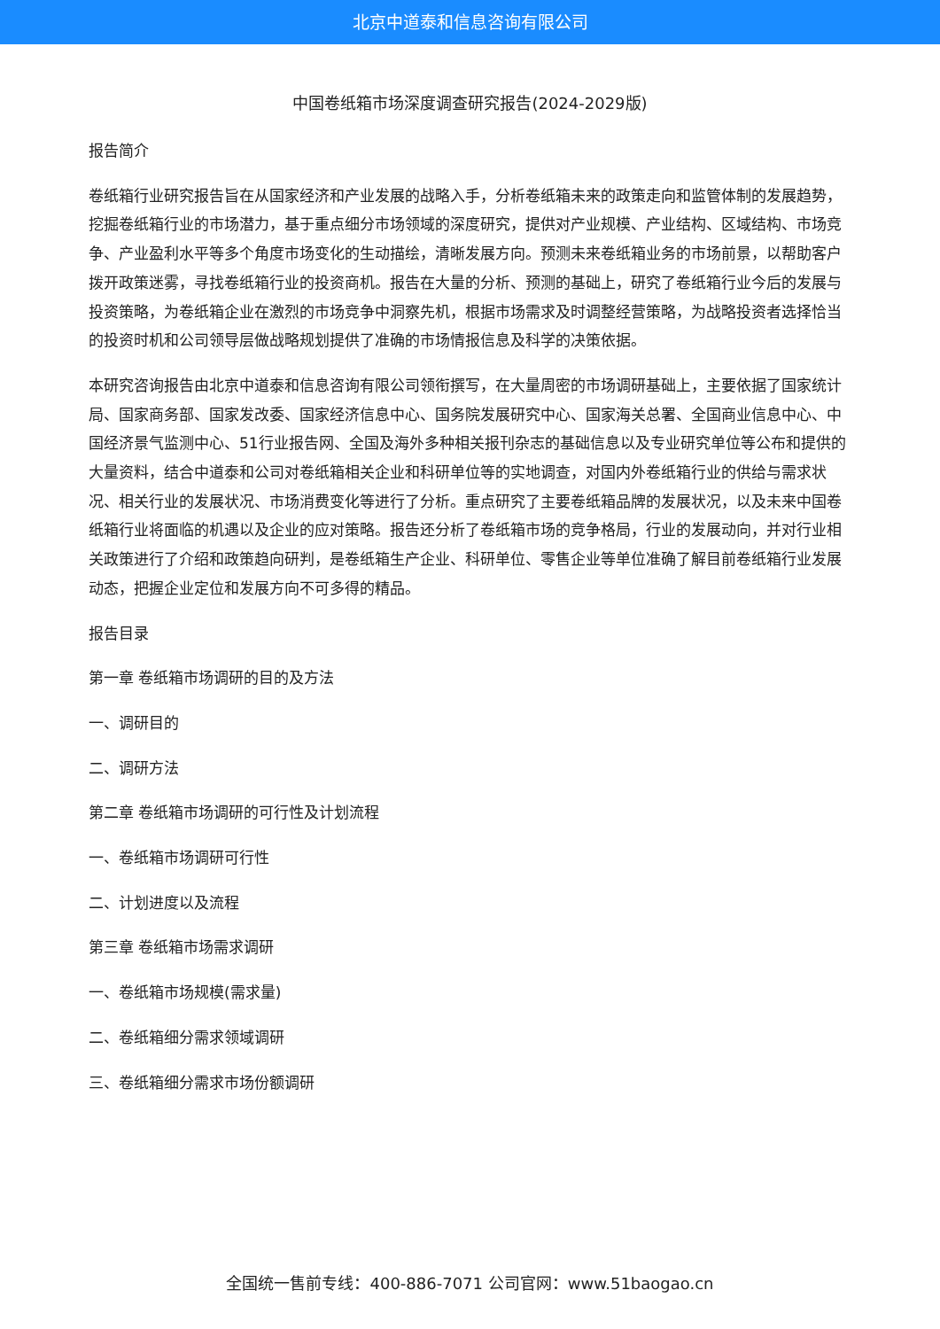北京中道泰和信息咨询有限公司
中国卷纸箱市场深度调查研究报告(2024-2029版)
报告简介
卷纸箱行业研究报告旨在从国家经济和产业发展的战略入手，分析卷纸箱未来的政策走向和监管体制的发展趋势，挖掘卷纸箱行业的市场潜力，基于重点细分市场领域的深度研究，提供对产业规模、产业结构、区域结构、市场竞争、产业盈利水平等多个角度市场变化的生动描绘，清晰发展方向。预测未来卷纸箱业务的市场前景，以帮助客户拨开政策迷雾，寻找卷纸箱行业的投资商机。报告在大量的分析、预测的基础上，研究了卷纸箱行业今后的发展与投资策略，为卷纸箱企业在激烈的市场竞争中洞察先机，根据市场需求及时调整经营策略，为战略投资者选择恰当的投资时机和公司领导层做战略规划提供了准确的市场情报信息及科学的决策依据。
本研究咨询报告由北京中道泰和信息咨询有限公司领衔撰写，在大量周密的市场调研基础上，主要依据了国家统计局、国家商务部、国家发改委、国家经济信息中心、国务院发展研究中心、国家海关总署、全国商业信息中心、中国经济景气监测中心、51行业报告网、全国及海外多种相关报刊杂志的基础信息以及专业研究单位等公布和提供的大量资料，结合中道泰和公司对卷纸箱相关企业和科研单位等的实地调查，对国内外卷纸箱行业的供给与需求状况、相关行业的发展状况、市场消费变化等进行了分析。重点研究了主要卷纸箱品牌的发展状况，以及未来中国卷纸箱行业将面临的机遇以及企业的应对策略。报告还分析了卷纸箱市场的竞争格局，行业的发展动向，并对行业相关政策进行了介绍和政策趋向研判，是卷纸箱生产企业、科研单位、零售企业等单位准确了解目前卷纸箱行业发展动态，把握企业定位和发展方向不可多得的精品。
报告目录
第一章 卷纸箱市场调研的目的及方法
一、调研目的
二、调研方法
第二章 卷纸箱市场调研的可行性及计划流程
一、卷纸箱市场调研可行性
二、计划进度以及流程
第三章 卷纸箱市场需求调研
一、卷纸箱市场规模(需求量)
二、卷纸箱细分需求领域调研
三、卷纸箱细分需求市场份额调研
全国统一售前专线：400-886-7071 公司官网：www.51baogao.cn